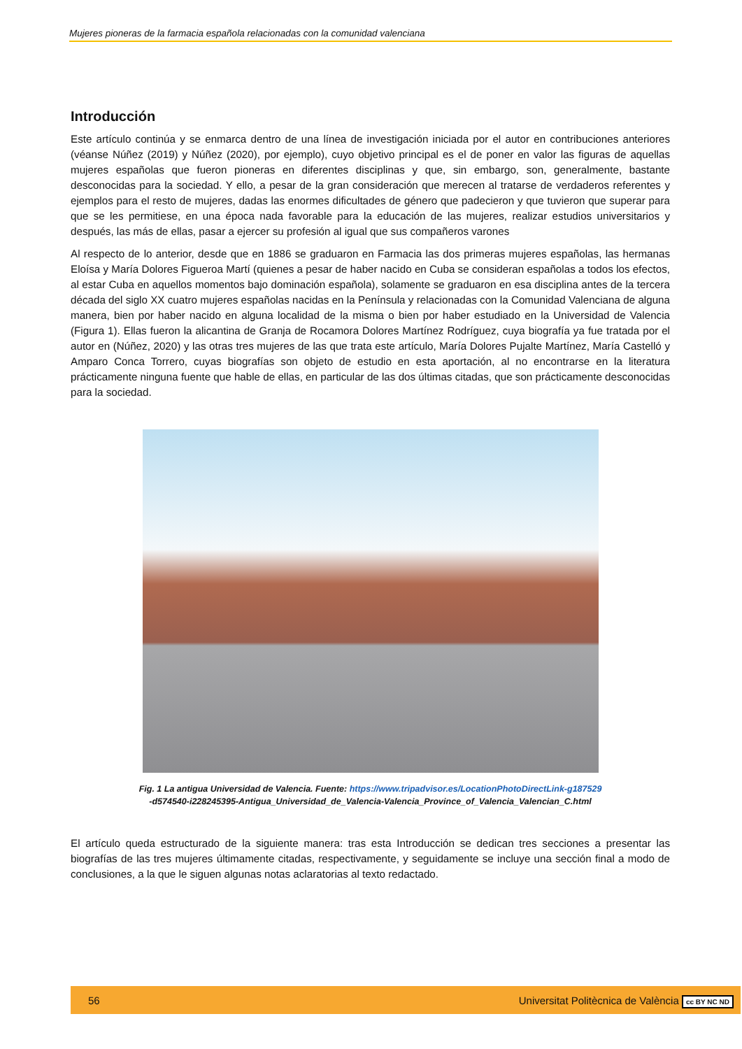Mujeres pioneras de la farmacia española relacionadas con la comunidad valenciana
Introducción
Este artículo continúa y se enmarca dentro de una línea de investigación iniciada por el autor en contribuciones anteriores (véanse Núñez (2019) y Núñez (2020), por ejemplo), cuyo objetivo principal es el de poner en valor las figuras de aquellas mujeres españolas que fueron pioneras en diferentes disciplinas y que, sin embargo, son, generalmente, bastante desconocidas para la sociedad. Y ello, a pesar de la gran consideración que merecen al tratarse de verdaderos referentes y ejemplos para el resto de mujeres, dadas las enormes dificultades de género que padecieron y que tuvieron que superar para que se les permitiese, en una época nada favorable para la educación de las mujeres, realizar estudios universitarios y después, las más de ellas, pasar a ejercer su profesión al igual que sus compañeros varones
Al respecto de lo anterior, desde que en 1886 se graduaron en Farmacia las dos primeras mujeres españolas, las hermanas Eloísa y María Dolores Figueroa Martí (quienes a pesar de haber nacido en Cuba se consideran españolas a todos los efectos, al estar Cuba en aquellos momentos bajo dominación española), solamente se graduaron en esa disciplina antes de la tercera década del siglo XX cuatro mujeres españolas nacidas en la Península y relacionadas con la Comunidad Valenciana de alguna manera, bien por haber nacido en alguna localidad de la misma o bien por haber estudiado en la Universidad de Valencia (Figura 1). Ellas fueron la alicantina de Granja de Rocamora Dolores Martínez Rodríguez, cuya biografía ya fue tratada por el autor en (Núñez, 2020) y las otras tres mujeres de las que trata este artículo, María Dolores Pujalte Martínez, María Castelló y Amparo Conca Torrero, cuyas biografías son objeto de estudio en esta aportación, al no encontrarse en la literatura prácticamente ninguna fuente que hable de ellas, en particular de las dos últimas citadas, que son prácticamente desconocidas para la sociedad.
Fig. 1 La antigua Universidad de Valencia. Fuente: https://www.tripadvisor.es/LocationPhotoDirectLink-g187529
-d574540-i228245395-Antigua_Universidad_de_Valencia-Valencia_Province_of_Valencia_Valencian_C.html
El artículo queda estructurado de la siguiente manera: tras esta Introducción se dedican tres secciones a presentar las biografías de las tres mujeres últimamente citadas, respectivamente, y seguidamente se incluye una sección final a modo de conclusiones, a la que le siguen algunas notas aclaratorias al texto redactado.
56 Universitat Politècnica de València cc BY NC ND